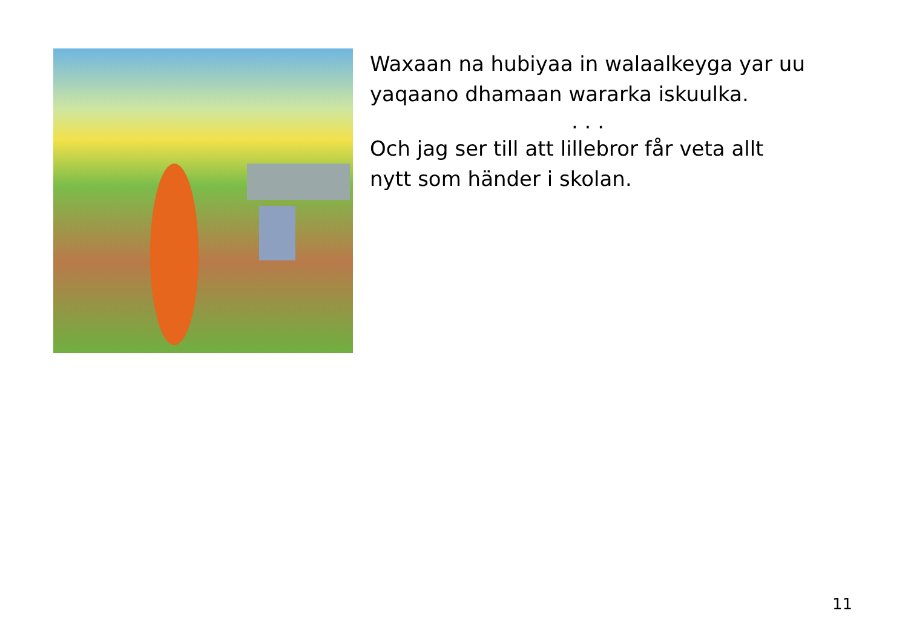Waxaan na hubiyaa in walaalkeyga yar uu yaqaano dhamaan wararka iskuulka.
. . .
Och jag ser till att lillebror får veta allt nytt som händer i skolan.
11